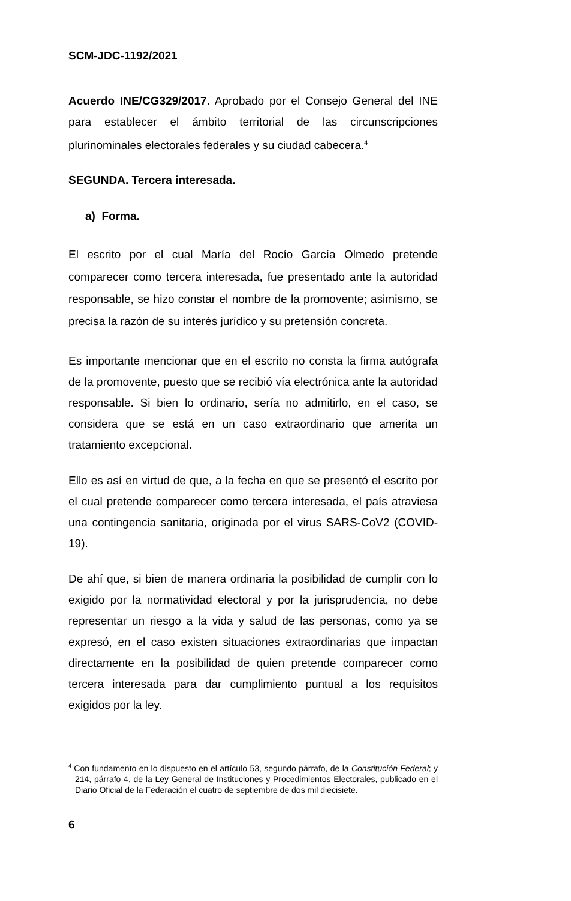SCM-JDC-1192/2021
Acuerdo INE/CG329/2017. Aprobado por el Consejo General del INE para establecer el ámbito territorial de las circunscripciones plurinominales electorales federales y su ciudad cabecera.<sup>4</sup>
SEGUNDA. Tercera interesada.
a) Forma.
El escrito por el cual María del Rocío García Olmedo pretende comparecer como tercera interesada, fue presentado ante la autoridad responsable, se hizo constar el nombre de la promovente; asimismo, se precisa la razón de su interés jurídico y su pretensión concreta.
Es importante mencionar que en el escrito no consta la firma autógrafa de la promovente, puesto que se recibió vía electrónica ante la autoridad responsable. Si bien lo ordinario, sería no admitirlo, en el caso, se considera que se está en un caso extraordinario que amerita un tratamiento excepcional.
Ello es así en virtud de que, a la fecha en que se presentó el escrito por el cual pretende comparecer como tercera interesada, el país atraviesa una contingencia sanitaria, originada por el virus SARS-CoV2 (COVID-19).
De ahí que, si bien de manera ordinaria la posibilidad de cumplir con lo exigido por la normatividad electoral y por la jurisprudencia, no debe representar un riesgo a la vida y salud de las personas, como ya se expresó, en el caso existen situaciones extraordinarias que impactan directamente en la posibilidad de quien pretende comparecer como tercera interesada para dar cumplimiento puntual a los requisitos exigidos por la ley.
<sup>4</sup> Con fundamento en lo dispuesto en el artículo 53, segundo párrafo, de la Constitución Federal; y 214, párrafo 4, de la Ley General de Instituciones y Procedimientos Electorales, publicado en el Diario Oficial de la Federación el cuatro de septiembre de dos mil diecisiete.
6